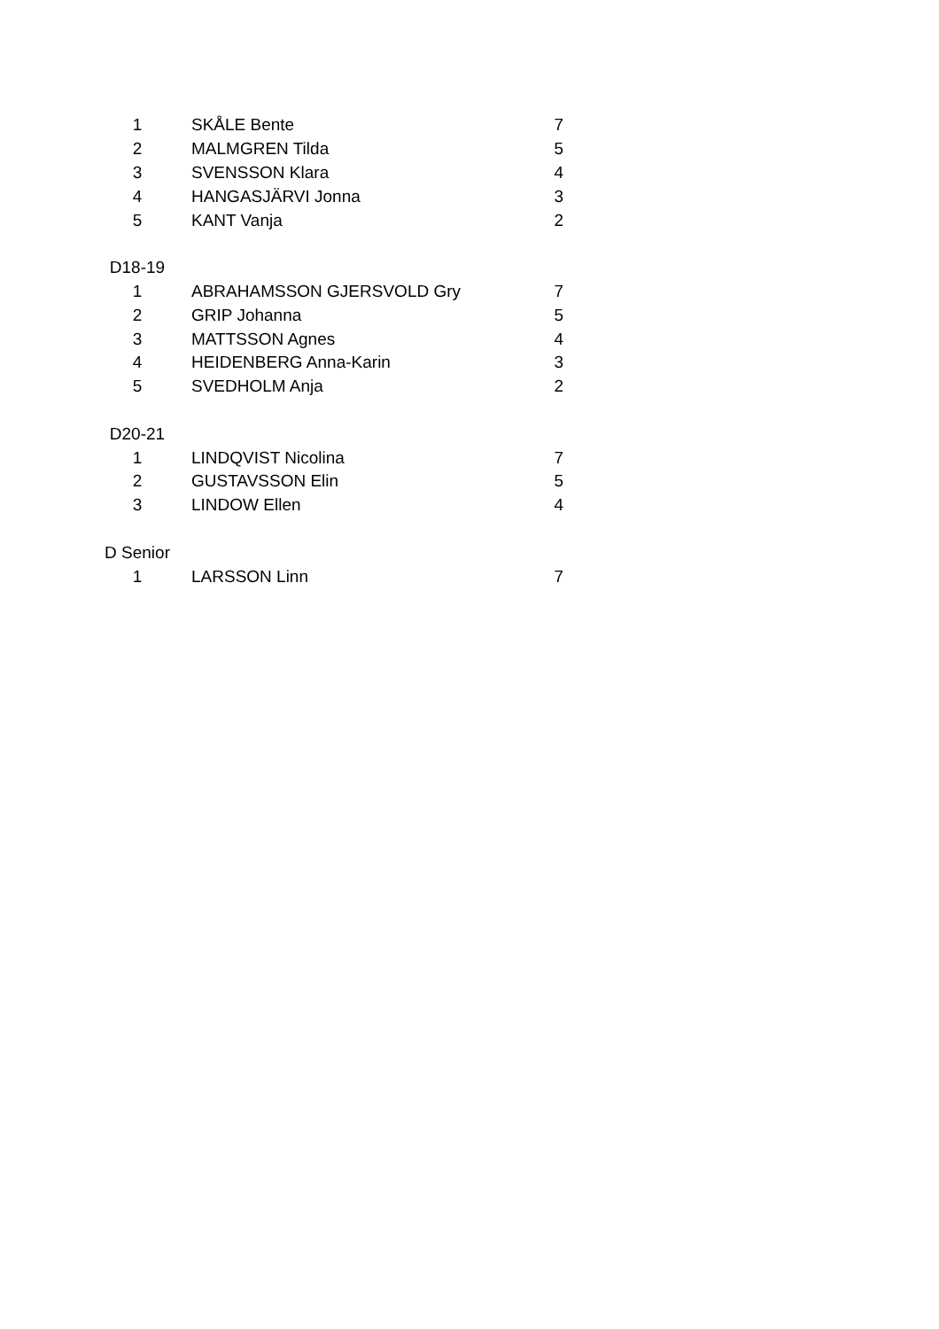| 1 | SKÅLE Bente | 7 |
| 2 | MALMGREN Tilda | 5 |
| 3 | SVENSSON Klara | 4 |
| 4 | HANGASJÄRVI Jonna | 3 |
| 5 | KANT Vanja | 2 |
| D18-19 | | |
| 1 | ABRAHAMSSON GJERSVOLD Gry | 7 |
| 2 | GRIP Johanna | 5 |
| 3 | MATTSSON Agnes | 4 |
| 4 | HEIDENBERG Anna-Karin | 3 |
| 5 | SVEDHOLM Anja | 2 |
| D20-21 | | |
| 1 | LINDQVIST Nicolina | 7 |
| 2 | GUSTAVSSON Elin | 5 |
| 3 | LINDOW Ellen | 4 |
| D Senior | | |
| 1 | LARSSON Linn | 7 |